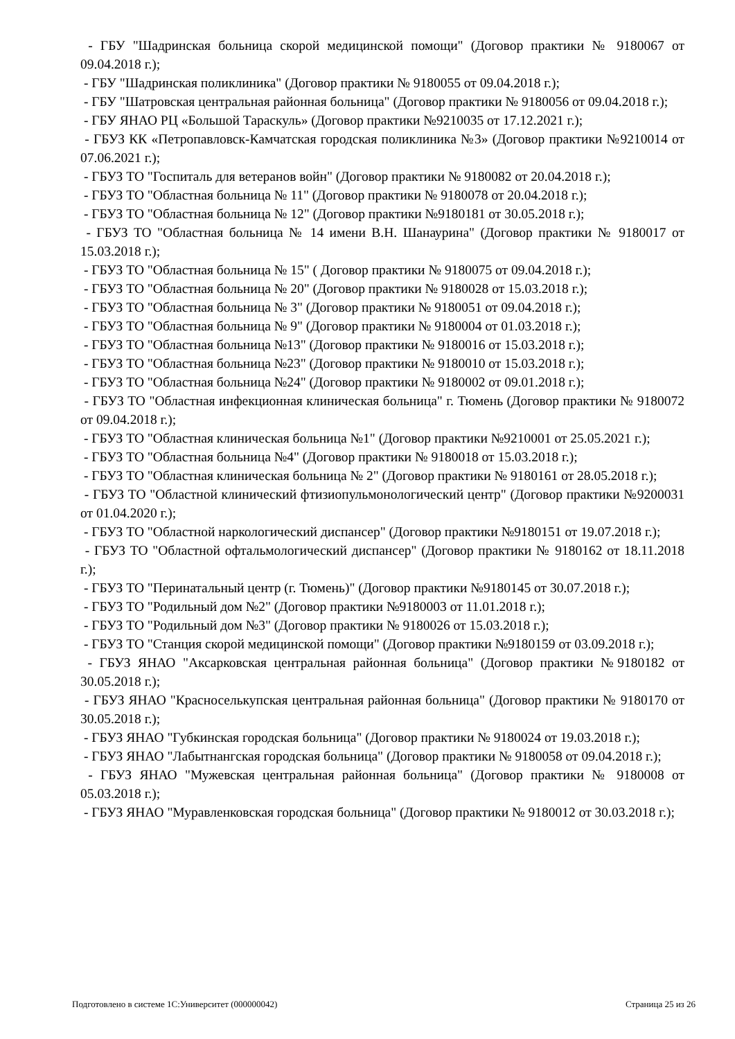- ГБУ "Шадринская больница скорой медицинской помощи" (Договор практики № 9180067 от 09.04.2018 г.);
- ГБУ "Шадринская поликлиника" (Договор практики № 9180055 от 09.04.2018 г.);
- ГБУ "Шатровская центральная районная больница" (Договор практики № 9180056 от 09.04.2018 г.);
- ГБУ ЯНАО РЦ «Большой Тараскуль» (Договор практики №9210035 от 17.12.2021 г.);
- ГБУЗ КК «Петропавловск-Камчатская городская поликлиника №3» (Договор практики №9210014 от 07.06.2021 г.);
- ГБУЗ ТО "Госпиталь для ветеранов войн" (Договор практики № 9180082 от 20.04.2018 г.);
- ГБУЗ ТО "Областная больница № 11" (Договор практики № 9180078 от 20.04.2018 г.);
- ГБУЗ ТО "Областная больница № 12" (Договор практики №9180181 от 30.05.2018 г.);
- ГБУЗ ТО "Областная больница № 14 имени В.Н. Шанаурина" (Договор практики № 9180017 от 15.03.2018 г.);
- ГБУЗ ТО "Областная больница № 15" ( Договор практики № 9180075 от 09.04.2018 г.);
- ГБУЗ ТО "Областная больница № 20" (Договор практики № 9180028 от 15.03.2018 г.);
- ГБУЗ ТО "Областная больница № 3" (Договор практики № 9180051 от 09.04.2018 г.);
- ГБУЗ ТО "Областная больница № 9" (Договор практики № 9180004 от 01.03.2018 г.);
- ГБУЗ ТО "Областная больница №13" (Договор практики № 9180016 от 15.03.2018 г.);
- ГБУЗ ТО "Областная больница №23" (Договор практики № 9180010 от 15.03.2018 г.);
- ГБУЗ ТО "Областная больница №24" (Договор практики № 9180002 от 09.01.2018 г.);
- ГБУЗ ТО "Областная инфекционная клиническая больница" г. Тюмень (Договор практики № 9180072 от 09.04.2018 г.);
- ГБУЗ ТО "Областная клиническая больница №1" (Договор практики №9210001 от 25.05.2021 г.);
- ГБУЗ ТО "Областная больница №4" (Договор практики № 9180018 от 15.03.2018 г.);
- ГБУЗ ТО "Областная клиническая больница № 2" (Договор практики № 9180161 от 28.05.2018 г.);
- ГБУЗ ТО "Областной клинический фтизиопульмонологический центр" (Договор практики №9200031 от 01.04.2020 г.);
- ГБУЗ ТО "Областной наркологический диспансер" (Договор практики №9180151 от 19.07.2018 г.);
- ГБУЗ ТО "Областной офтальмологический диспансер" (Договор практики № 9180162 от 18.11.2018 г.);
- ГБУЗ ТО "Перинатальный центр (г. Тюмень)" (Договор практики №9180145 от 30.07.2018 г.);
- ГБУЗ ТО "Родильный дом №2" (Договор практики №9180003 от 11.01.2018 г.);
- ГБУЗ ТО "Родильный дом №3" (Договор практики № 9180026 от 15.03.2018 г.);
- ГБУЗ ТО "Станция скорой медицинской помощи" (Договор практики №9180159 от 03.09.2018 г.);
- ГБУЗ ЯНАО "Аксарковская центральная районная больница" (Договор практики №9180182 от 30.05.2018 г.);
- ГБУЗ ЯНАО "Красноселькупская центральная районная больница" (Договор практики № 9180170 от 30.05.2018 г.);
- ГБУЗ ЯНАО "Губкинская городская больница" (Договор практики № 9180024 от 19.03.2018 г.);
- ГБУЗ ЯНАО "Лабытнангская городская больница" (Договор практики № 9180058 от 09.04.2018 г.);
- ГБУЗ ЯНАО "Мужевская центральная районная больница" (Договор практики № 9180008 от 05.03.2018 г.);
- ГБУЗ ЯНАО "Муравленковская городская больница" (Договор практики № 9180012 от 30.03.2018 г.);
Подготовлено в системе 1С:Университет (000000042) Страница 25 из 26